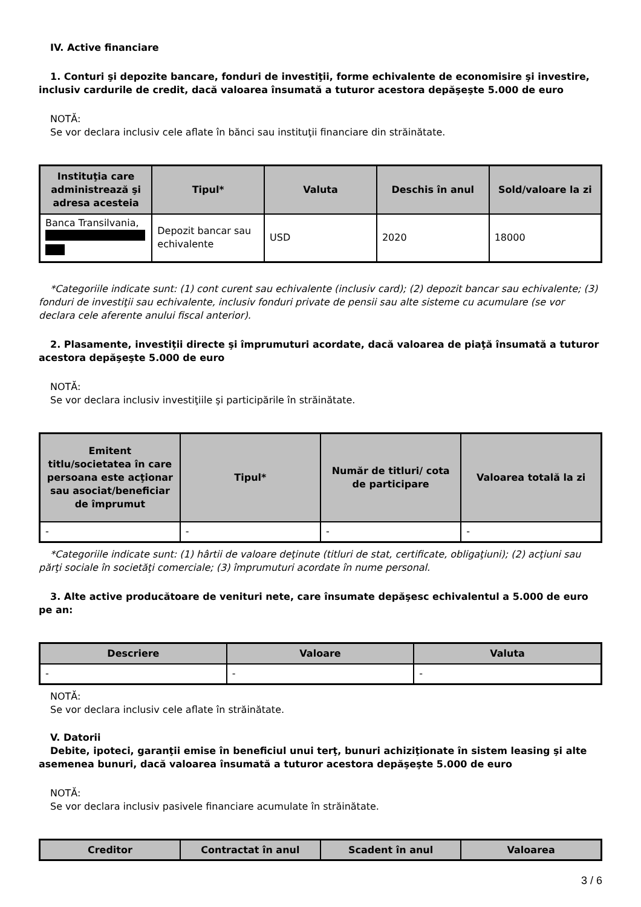IV. Active financiare
1. Conturi şi depozite bancare, fonduri de investiţii, forme echivalente de economisire şi investire, inclusiv cardurile de credit, dacă valoarea însumată a tuturor acestora depăşeşte 5.000 de euro
NOTĂ:
Se vor declara inclusiv cele aflate în bănci sau instituţii financiare din străinătate.
| Instituţia care administrează şi adresa acesteia | Tipul* | Valuta | Deschis în anul | Sold/valoare la zi |
| --- | --- | --- | --- | --- |
| Banca Transilvania, | Depozit bancar sau echivalente | USD | 2020 | 18000 |
*Categoriile indicate sunt: (1) cont curent sau echivalente (inclusiv card); (2) depozit bancar sau echivalente; (3) fonduri de investiţii sau echivalente, inclusiv fonduri private de pensii sau alte sisteme cu acumulare (se vor declara cele aferente anului fiscal anterior).
2. Plasamente, investiţii directe şi împrumuturi acordate, dacă valoarea de piaţă însumată a tuturor acestora depăşeşte 5.000 de euro
NOTĂ:
Se vor declara inclusiv investiţiile şi participările în străinătate.
| Emitent titlu/societatea în care persoana este acţionar sau asociat/beneficiar de împrumut | Tipul* | Număr de titluri/ cota de participare | Valoarea totală la zi |
| --- | --- | --- | --- |
| - | - | - | - |
*Categoriile indicate sunt: (1) hârtii de valoare deţinute (titluri de stat, certificate, obligaţiuni); (2) acţiuni sau părţi sociale în societăţi comerciale; (3) împrumuturi acordate în nume personal.
3. Alte active producătoare de venituri nete, care însumate depăşesc echivalentul a 5.000 de euro pe an:
| Descriere | Valoare | Valuta |
| --- | --- | --- |
| - | - | - |
NOTĂ:
Se vor declara inclusiv cele aflate în străinătate.
V. Datorii
Debite, ipoteci, garanţii emise în beneficiul unui terţ, bunuri achiziţionate în sistem leasing şi alte asemenea bunuri, dacă valoarea însumată a tuturor acestora depăşeşte 5.000 de euro
NOTĂ:
Se vor declara inclusiv pasivele financiare acumulate în străinătate.
| Creditor | Contractat în anul | Scadent în anul | Valoarea |
| --- | --- | --- | --- |
3 / 6